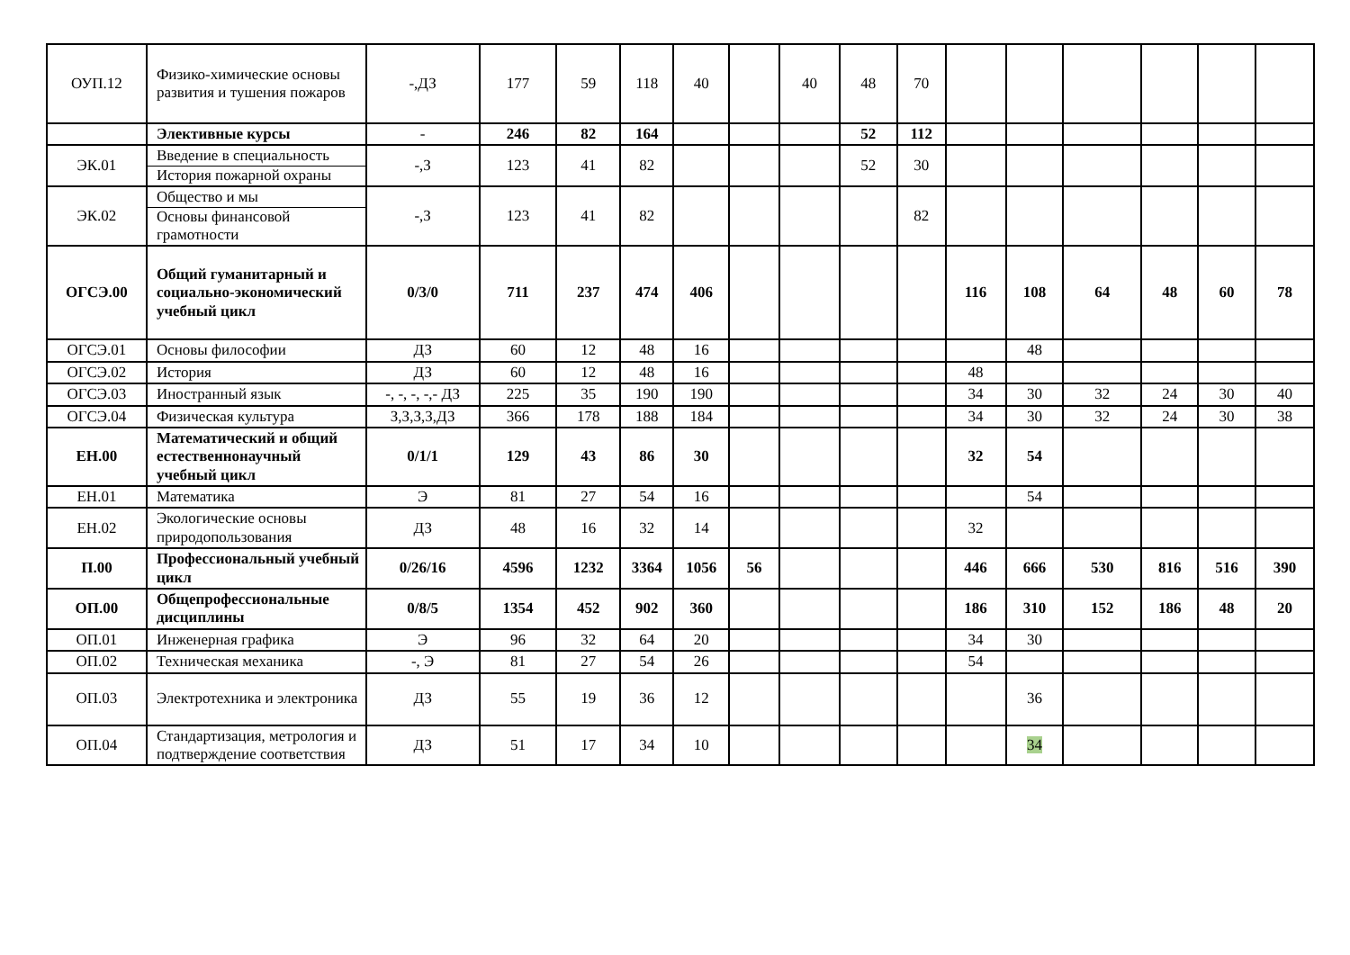| ОУП.12 | Физико-химические основы развития и тушения пожаров | -,ДЗ | 177 | 59 | 118 | 40 | | 40 | 48 | 70 | | | | | | |
| | Элективные курсы | - | 246 | 82 | 164 | | | | 52 | 112 | | | | | | |
| ЭК.01 | Введение в специальность История пожарной охраны | -,З | 123 | 41 | 82 | | | | 52 | 30 | | | | | | |
| ЭК.02 | Общество и мы Основы финансовой грамотности | -,З | 123 | 41 | 82 | | | | | 82 | | | | | | |
| ОГСЭ.00 | Общий гуманитарный и социально-экономический учебный цикл | 0/3/0 | 711 | 237 | 474 | 406 | | | | | 116 | 108 | 64 | 48 | 60 | 78 |
| ОГСЭ.01 | Основы философии | ДЗ | 60 | 12 | 48 | 16 | | | | | | 48 | | | | |
| ОГСЭ.02 | История | ДЗ | 60 | 12 | 48 | 16 | | | | | 48 | | | | | |
| ОГСЭ.03 | Иностранный язык | -, -, -, -,- ДЗ | 225 | 35 | 190 | 190 | | | | | 34 | 30 | 32 | 24 | 30 | 40 |
| ОГСЭ.04 | Физическая культура | З,З,З,З,ДЗ | 366 | 178 | 188 | 184 | | | | | 34 | 30 | 32 | 24 | 30 | 38 |
| ЕН.00 | Математический и общий естественнонаучный учебный цикл | 0/1/1 | 129 | 43 | 86 | 30 | | | | | 32 | 54 | | | | |
| ЕН.01 | Математика | Э | 81 | 27 | 54 | 16 | | | | | | 54 | | | | |
| ЕН.02 | Экологические основы природопользования | ДЗ | 48 | 16 | 32 | 14 | | | | | 32 | | | | | |
| П.00 | Профессиональный учебный цикл | 0/26/16 | 4596 | 1232 | 3364 | 1056 | 56 | | | | 446 | 666 | 530 | 816 | 516 | 390 |
| ОП.00 | Общепрофессиональные дисциплины | 0/8/5 | 1354 | 452 | 902 | 360 | | | | | 186 | 310 | 152 | 186 | 48 | 20 |
| ОП.01 | Инженерная графика | Э | 96 | 32 | 64 | 20 | | | | | 34 | 30 | | | | |
| ОП.02 | Техническая механика | -, Э | 81 | 27 | 54 | 26 | | | | | 54 | | | | | |
| ОП.03 | Электротехника и электроника | ДЗ | 55 | 19 | 36 | 12 | | | | | | 36 | | | | |
| ОП.04 | Стандартизация, метрология и подтверждение соответствия | ДЗ | 51 | 17 | 34 | 10 | | | | | | 34 | | | | |